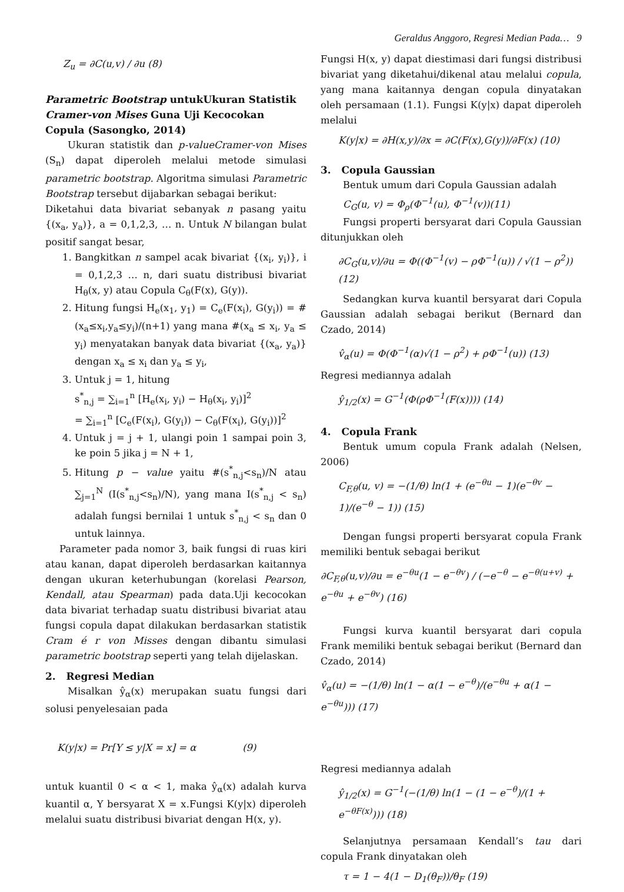Geraldus Anggoro, Regresi Median Pada… 9
Z<sub>u</sub> = ∂C(u,v) / ∂u (8)
Parametric Bootstrap untukUkuran Statistik Cramer-von Mises Guna Uji Kecocokan Copula (Sasongko, 2014)
Ukuran statistik dan p-valueCramer-von Mises (S<sub>n</sub>) dapat diperoleh melalui metode simulasi parametric bootstrap. Algoritma simulasi Parametric Bootstrap tersebut dijabarkan sebagai berikut:
Diketahui data bivariat sebanyak n pasang yaitu {(x<sub>a</sub>, y<sub>a</sub>)}, a = 0,1,2,3, … n. Untuk N bilangan bulat positif sangat besar,
1. Bangkitkan n sampel acak bivariat {(x<sub>i</sub>, y<sub>i</sub>)}, i = 0,1,2,3 … n, dari suatu distribusi bivariat H<sub>θ</sub>(x, y) atau Copula C<sub>θ</sub>(F(x), G(y)).
2. Hitung fungsi H<sub>e</sub>(x<sub>1</sub>, y<sub>1</sub>) = C<sub>e</sub>(F(x<sub>i</sub>), G(y<sub>i</sub>)) = #(x<sub>a</sub>≤x<sub>i</sub>,y<sub>a</sub>≤y<sub>i</sub>)/(n+1) yang mana #(x<sub>a</sub> ≤ x<sub>i</sub>, y<sub>a</sub> ≤ y<sub>i</sub>) menyatakan banyak data bivariat {(x<sub>a</sub>, y<sub>a</sub>)} dengan x<sub>a</sub> ≤ x<sub>i</sub> dan y<sub>a</sub> ≤ y<sub>i</sub>,
3. Untuk j = 1, hitung
s<sup>*</sup><sub>n,j</sub> = ∑<sub>i=1</sub><sup>n</sup> [H<sub>e</sub>(x<sub>i</sub>, y<sub>i</sub>) − H<sub>θ</sub>(x<sub>i</sub>, y<sub>i</sub>)]<sup>2</sup>
= ∑<sub>i=1</sub><sup>n</sup> [C<sub>e</sub>(F(x<sub>i</sub>), G(y<sub>i</sub>)) − C<sub>θ</sub>(F(x<sub>i</sub>), G(y<sub>i</sub>))]<sup>2</sup>
4. Untuk j = j + 1, ulangi poin 1 sampai poin 3, ke poin 5 jika j = N + 1,
5. Hitung p − value yaitu #(s<sup>*</sup><sub>n,j</sub><s<sub>n</sub>)/N atau ∑<sub>j=1</sub><sup>N</sup> (I(s<sup>*</sup><sub>n,j</sub><s<sub>n</sub>)/N), yang mana I(s<sup>*</sup><sub>n,j</sub> < s<sub>n</sub>) adalah fungsi bernilai 1 untuk s<sup>*</sup><sub>n,j</sub> < s<sub>n</sub> dan 0 untuk lainnya.
Parameter pada nomor 3, baik fungsi di ruas kiri atau kanan, dapat diperoleh berdasarkan kaitannya dengan ukuran keterhubungan (korelasi Pearson, Kendall, atau Spearman) pada data.Uji kecocokan data bivariat terhadap suatu distribusi bivariat atau fungsi copula dapat dilakukan berdasarkan statistik Cram é r von Misses dengan dibantu simulasi parametric bootstrap seperti yang telah dijelaskan.
2. Regresi Median
Misalkan ŷ<sub>α</sub>(x) merupakan suatu fungsi dari solusi penyelesaian pada
K(y|x) = Pr[Y ≤ y|X = x] = α (9)
untuk kuantil 0 < α < 1, maka ŷ<sub>α</sub>(x) adalah kurva kuantil α, Y bersyarat X = x.Fungsi K(y|x) diperoleh melalui suatu distribusi bivariat dengan H(x, y).
Fungsi H(x, y) dapat diestimasi dari fungsi distribusi bivariat yang diketahui/dikenal atau melalui copula, yang mana kaitannya dengan copula dinyatakan oleh persamaan (1.1). Fungsi K(y|x) dapat diperoleh melalui
K(y|x) = ∂H(x,y)/∂x = ∂C(F(x),G(y))/∂F(x) (10)
3. Copula Gaussian
Bentuk umum dari Copula Gaussian adalah
C<sub>G</sub>(u, v) = Φ<sub>ρ</sub>(Φ<sup>−1</sup>(u), Φ<sup>−1</sup>(v))(11)
Fungsi properti bersyarat dari Copula Gaussian ditunjukkan oleh
∂C<sub>G</sub>(u,v)/∂u = Φ((Φ<sup>−1</sup>(v) − ρΦ<sup>−1</sup>(u)) / √(1 − ρ<sup>2</sup>)) (12)
Sedangkan kurva kuantil bersyarat dari Copula Gaussian adalah sebagai berikut (Bernard dan Czado, 2014)
v̂<sub>α</sub>(u) = Φ(Φ<sup>−1</sup>(α)√(1 − ρ<sup>2</sup>) + ρΦ<sup>−1</sup>(u)) (13)
Regresi mediannya adalah
ŷ<sub>1/2</sub>(x) = G<sup>−1</sup>(Φ(ρΦ<sup>−1</sup>(F(x)))) (14)
4. Copula Frank
Bentuk umum copula Frank adalah (Nelsen, 2006)
C<sub>F,θ</sub>(u, v) = −(1/θ) ln(1 + (e<sup>−θu</sup> − 1)(e<sup>−θv</sup> − 1)/(e<sup>−θ</sup> − 1)) (15)
Dengan fungsi properti bersyarat copula Frank memiliki bentuk sebagai berikut
∂C<sub>F,θ</sub>(u,v)/∂u = e<sup>−θu</sup>(1 − e<sup>−θv</sup>) / (−e<sup>−θ</sup> − e<sup>−θ(u+v)</sup> + e<sup>−θu</sup> + e<sup>−θv</sup>) (16)
Fungsi kurva kuantil bersyarat dari copula Frank memiliki bentuk sebagai berikut (Bernard dan Czado, 2014)
v̂<sub>α</sub>(u) = −(1/θ) ln(1 − α(1 − e<sup>−θ</sup>)/(e<sup>−θu</sup> + α(1 − e<sup>−θu</sup>))) (17)
Regresi mediannya adalah
ŷ<sub>1/2</sub>(x) = G<sup>−1</sup>(−(1/θ) ln(1 − (1 − e<sup>−θ</sup>)/(1 + e<sup>−θF(x)</sup>))) (18)
Selanjutnya persamaan Kendall’s tau dari copula Frank dinyatakan oleh
τ = 1 − 4(1 − D<sub>1</sub>(θ<sub>F</sub>))/θ<sub>F</sub> (19)